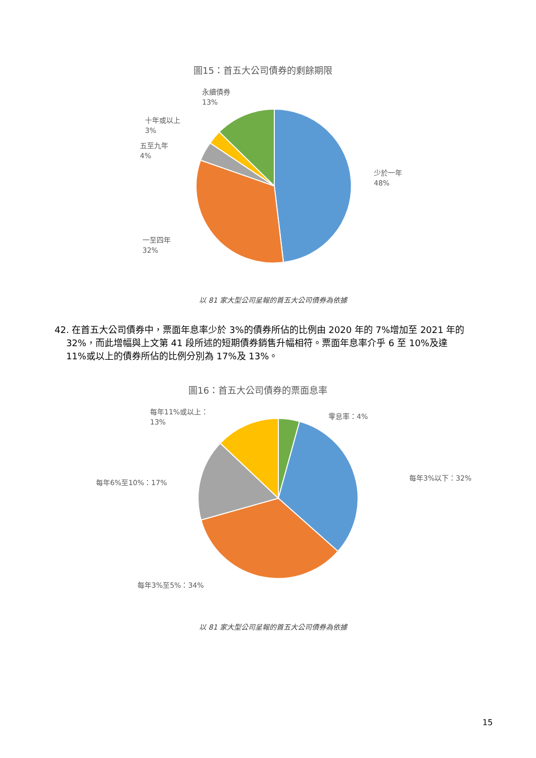圖15：首五大公司債券的剩餘期限
永續債券
13%
十年或以上
3%
五至九年
4%
少於一年
48%
一至四年
32%
以 81 家大型公司呈報的首五大公司債券為依據
42. 在首五大公司債券中，票面年息率少於 3%的債券所佔的比例由 2020 年的 7%增加至 2021 年的
32%，而此增幅與上文第 41 段所述的短期債券銷售升幅相符。票面年息率介乎 6 至 10%及達
11%或以上的債券所佔的比例分別為 17%及 13%。
圖16：首五大公司債券的票面息率
每年11%或以上：
13%
零息率：4%
每年3%以下：32%
每年6%至10%：17%
每年3%至5%：34%
以 81 家大型公司呈報的首五大公司債券為依據
15